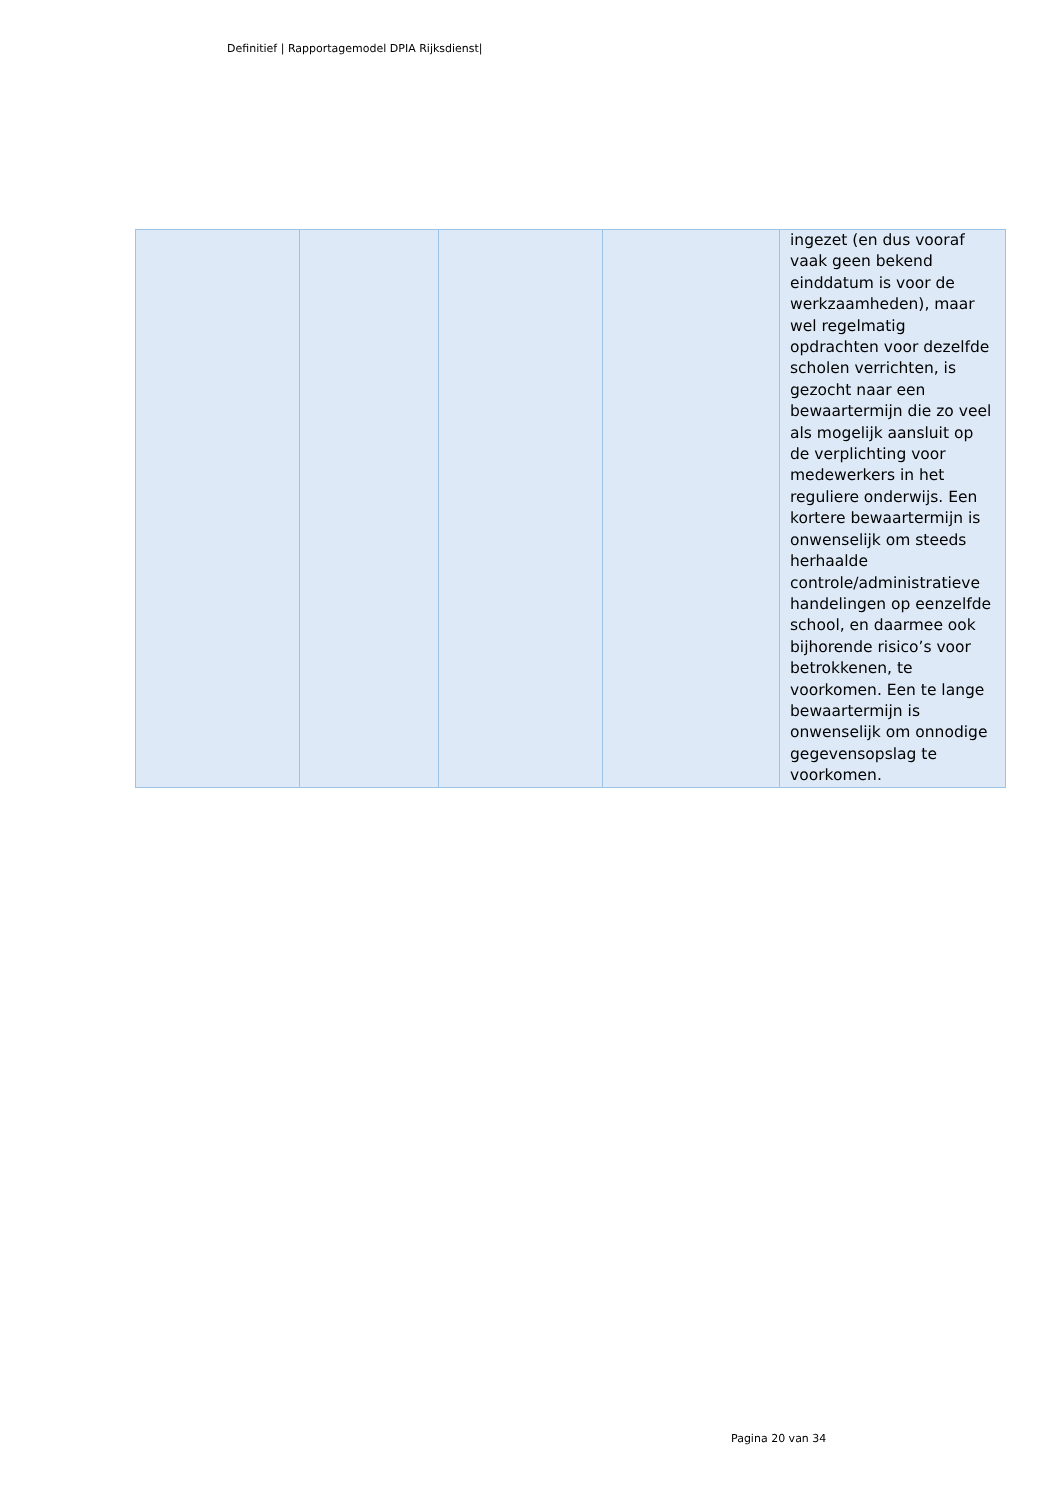Definitief | Rapportagemodel DPIA Rijksdienst|
| | | | | ingezet (en dus vooraf vaak geen bekend einddatum is voor de werkzaamheden), maar wel regelmatig opdrachten voor dezelfde scholen verrichten, is gezocht naar een bewaartermijn die zo veel als mogelijk aansluit op de verplichting voor medewerkers in het reguliere onderwijs. Een kortere bewaartermijn is onwenselijk om steeds herhaalde controle/administratieve handelingen op eenzelfde school, en daarmee ook bijhorende risico’s voor betrokkenen, te voorkomen. Een te lange bewaartermijn is onwenselijk om onnodige gegevensopslag te voorkomen. |
Pagina 20 van 34